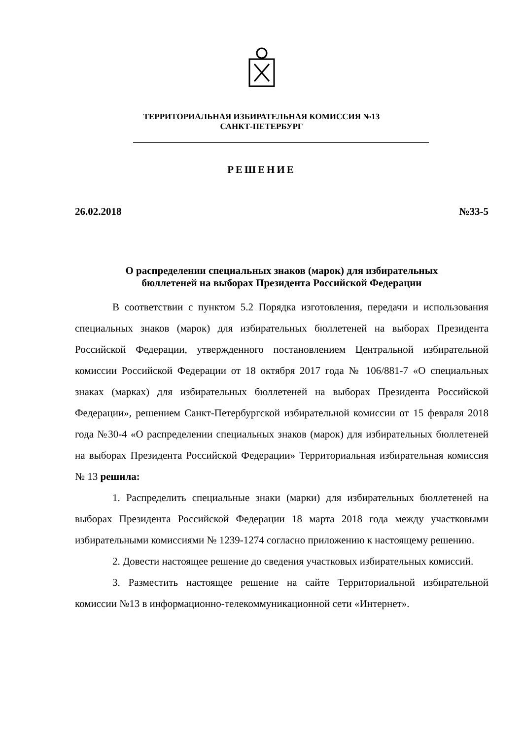ТЕРРИТОРИАЛЬНАЯ ИЗБИРАТЕЛЬНАЯ КОМИССИЯ №13
САНКТ-ПЕТЕРБУРГ
РЕШЕНИЕ
26.02.2018 №33-5
О распределении специальных знаков (марок) для избирательных
бюллетеней на выборах Президента Российской Федерации
В соответствии с пунктом 5.2 Порядка изготовления, передачи и использования специальных знаков (марок) для избирательных бюллетеней на выборах Президента Российской Федерации, утвержденного постановлением Центральной избирательной комиссии Российской Федерации от 18 октября 2017 года № 106/881-7 «О специальных знаках (марках) для избирательных бюллетеней на выборах Президента Российской Федерации», решением Санкт-Петербургской избирательной комиссии от 15 февраля 2018 года №30-4 «О распределении специальных знаков (марок) для избирательных бюллетеней на выборах Президента Российской Федерации» Территориальная избирательная комиссия № 13 решила:
1. Распределить специальные знаки (марки) для избирательных бюллетеней на выборах Президента Российской Федерации 18 марта 2018 года между участковыми избирательными комиссиями № 1239-1274 согласно приложению к настоящему решению.
2. Довести настоящее решение до сведения участковых избирательных комиссий.
3. Разместить настоящее решение на сайте Территориальной избирательной комиссии №13 в информационно-телекоммуникационной сети «Интернет».